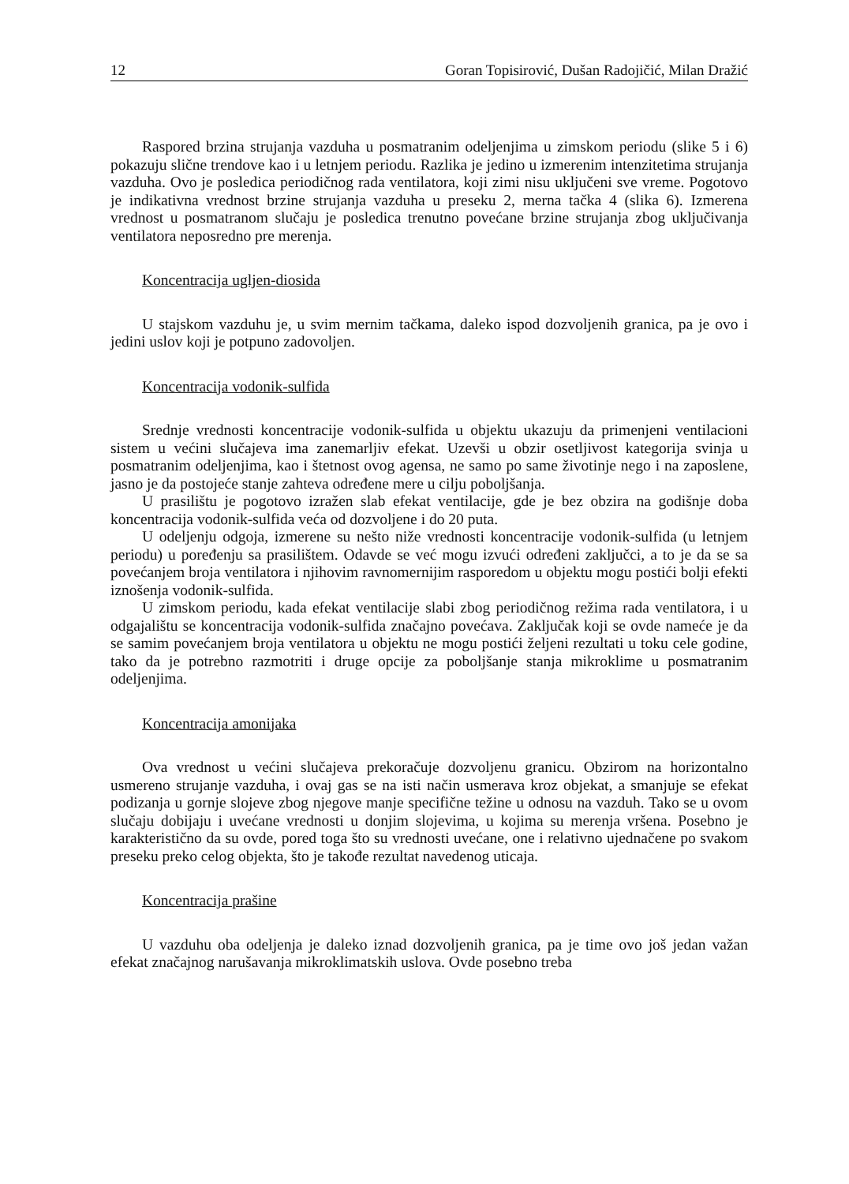12 Goran Topisirović, Dušan Radojičić, Milan Dražić
Raspored brzina strujanja vazduha u posmatranim odeljenjima u zimskom periodu (slike 5 i 6) pokazuju slične trendove kao i u letnjem periodu. Razlika je jedino u izmerenim intenzitetima strujanja vazduha. Ovo je posledica periodičnog rada ventilatora, koji zimi nisu uključeni sve vreme. Pogotovo je indikativna vrednost brzine strujanja vazduha u preseku 2, merna tačka 4 (slika 6). Izmerena vrednost u posmatranom slučaju je posledica trenutno povećane brzine strujanja zbog uključivanja ventilatora neposredno pre merenja.
Koncentracija ugljen-diosida
U stajskom vazduhu je, u svim mernim tačkama, daleko ispod dozvoljenih granica, pa je ovo i jedini uslov koji je potpuno zadovoljen.
Koncentracija vodonik-sulfida
Srednje vrednosti koncentracije vodonik-sulfida u objektu ukazuju da primenjeni ventilacioni sistem u većini slučajeva ima zanemarljiv efekat. Uzevši u obzir osetljivost kategorija svinja u posmatranim odeljenjima, kao i štetnost ovog agensa, ne samo po same životinje nego i na zaposlene, jasno je da postojeće stanje zahteva određene mere u cilju poboljšanja.
U prasilištu je pogotovo izražen slab efekat ventilacije, gde je bez obzira na godišnje doba koncentracija vodonik-sulfida veća od dozvoljene i do 20 puta.
U odeljenju odgoja, izmerene su nešto niže vrednosti koncentracije vodonik-sulfida (u letnjem periodu) u poređenju sa prasilištem. Odavde se već mogu izvući određeni zaključci, a to je da se sa povećanjem broja ventilatora i njihovim ravnomernijim rasporedom u objektu mogu postići bolji efekti iznošenja vodonik-sulfida.
U zimskom periodu, kada efekat ventilacije slabi zbog periodičnog režima rada ventilatora, i u odgajalištu se koncentracija vodonik-sulfida značajno povećava. Zaključak koji se ovde nameće je da se samim povećanjem broja ventilatora u objektu ne mogu postići željeni rezultati u toku cele godine, tako da je potrebno razmotriti i druge opcije za poboljšanje stanja mikroklime u posmatranim odeljenjima.
Koncentracija amonijaka
Ova vrednost u većini slučajeva prekoračuje dozvoljenu granicu. Obzirom na horizontalno usmereno strujanje vazduha, i ovaj gas se na isti način usmerava kroz objekat, a smanjuje se efekat podizanja u gornje slojeve zbog njegove manje specifične težine u odnosu na vazduh. Tako se u ovom slučaju dobijaju i uvećane vrednosti u donjim slojevima, u kojima su merenja vršena. Posebno je karakteristično da su ovde, pored toga što su vrednosti uvećane, one i relativno ujednačene po svakom preseku preko celog objekta, što je takođe rezultat navedenog uticaja.
Koncentracija prašine
U vazduhu oba odeljenja je daleko iznad dozvoljenih granica, pa je time ovo još jedan važan efekat značajnog narušavanja mikroklimatskih uslova. Ovde posebno treba